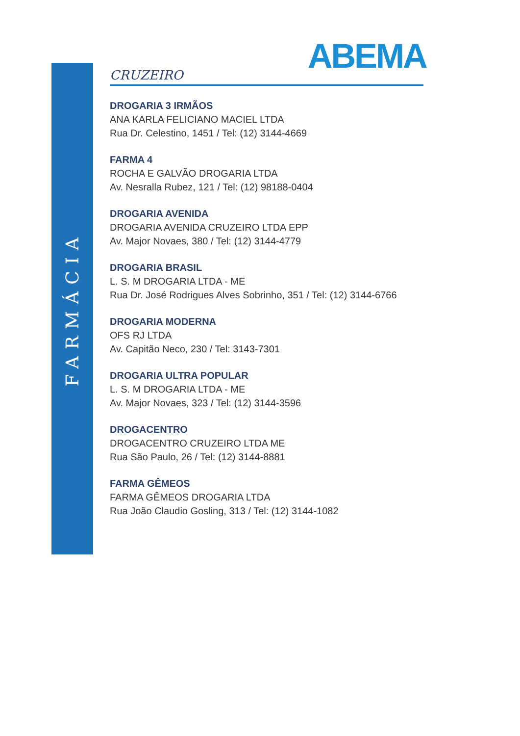FARMÁCIA
ABEMA
CRUZEIRO
DROGARIA 3 IRMÃOS
ANA KARLA FELICIANO MACIEL LTDA
Rua Dr. Celestino, 1451 / Tel: (12) 3144-4669
FARMA 4
ROCHA E GALVÃO DROGARIA LTDA
Av. Nesralla Rubez, 121 / Tel: (12) 98188-0404
DROGARIA AVENIDA
DROGARIA AVENIDA CRUZEIRO LTDA EPP
Av. Major Novaes, 380 / Tel: (12) 3144-4779
DROGARIA BRASIL
L. S. M DROGARIA LTDA - ME
Rua Dr. José Rodrigues Alves Sobrinho, 351 / Tel: (12) 3144-6766
DROGARIA MODERNA
OFS RJ LTDA
Av. Capitão Neco, 230 / Tel: 3143-7301
DROGARIA ULTRA POPULAR
L. S. M DROGARIA LTDA - ME
Av. Major Novaes, 323 / Tel: (12) 3144-3596
DROGACENTRO
DROGACENTRO CRUZEIRO LTDA ME
Rua São Paulo, 26 / Tel: (12) 3144-8881
FARMA GÊMEOS
FARMA GÊMEOS DROGARIA LTDA
Rua João Claudio Gosling, 313 / Tel: (12) 3144-1082